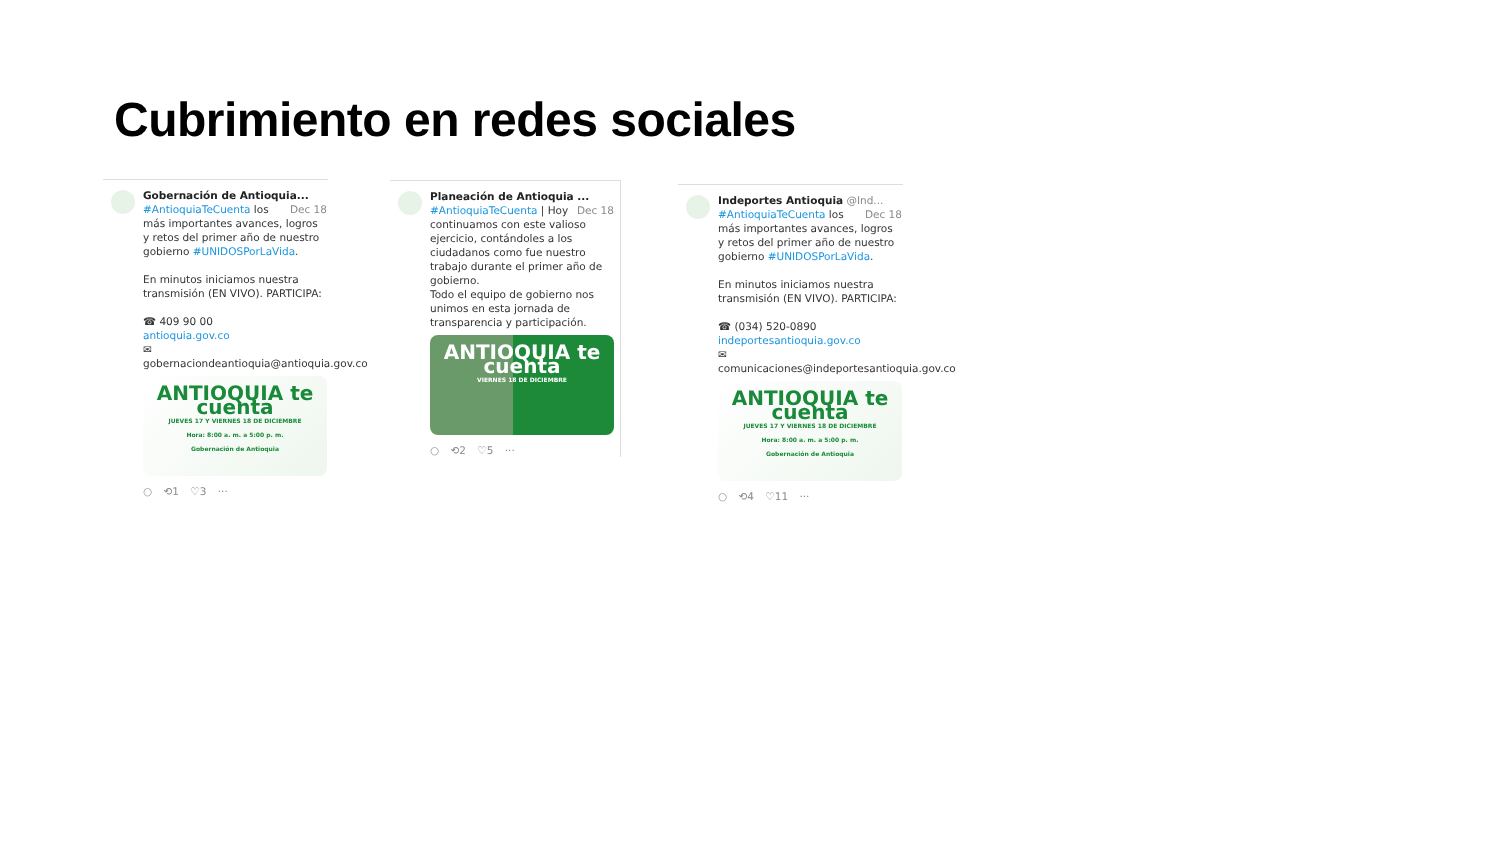Cubrimiento en redes sociales
Gobernación de Antioquia... Dec 18
#AntioquiaTeCuenta los más importantes avances, logros y retos del primer año de nuestro gobierno #UNIDOSPorLaVida.
En minutos iniciamos nuestra transmisión (EN VIVO). PARTICIPA:
☎ 409 90 00
antioquia.gov.co
✉
gobernaciondeantioquia@antioquia.gov.co
ANTIOQUIA te cuenta
JUEVES 17 Y VIERNES 18 DE DICIEMBRE
Hora: 8:00 a. m. a 5:00 p. m.
Gobernación de Antioquia
○ ⟲1 ♡3 ···
Planeación de Antioquia ... Dec 18
#AntioquiaTeCuenta | Hoy continuamos con este valioso ejercicio, contándoles a los ciudadanos como fue nuestro trabajo durante el primer año de gobierno.
Todo el equipo de gobierno nos unimos en esta jornada de transparencia y participación.
ANTIOQUIA te cuenta
VIERNES 18 DE DICIEMBRE
○ ⟲2 ♡5 ···
Indeportes Antioquia @Ind... Dec 18
#AntioquiaTeCuenta los más importantes avances, logros y retos del primer año de nuestro gobierno #UNIDOSPorLaVida.
En minutos iniciamos nuestra transmisión (EN VIVO). PARTICIPA:
☎ (034) 520-0890
indeportesantioquia.gov.co
✉
comunicaciones@indeportesantioquia.gov.co
ANTIOQUIA te cuenta
JUEVES 17 Y VIERNES 18 DE DICIEMBRE
Hora: 8:00 a. m. a 5:00 p. m.
Gobernación de Antioquia
○ ⟲4 ♡11 ···